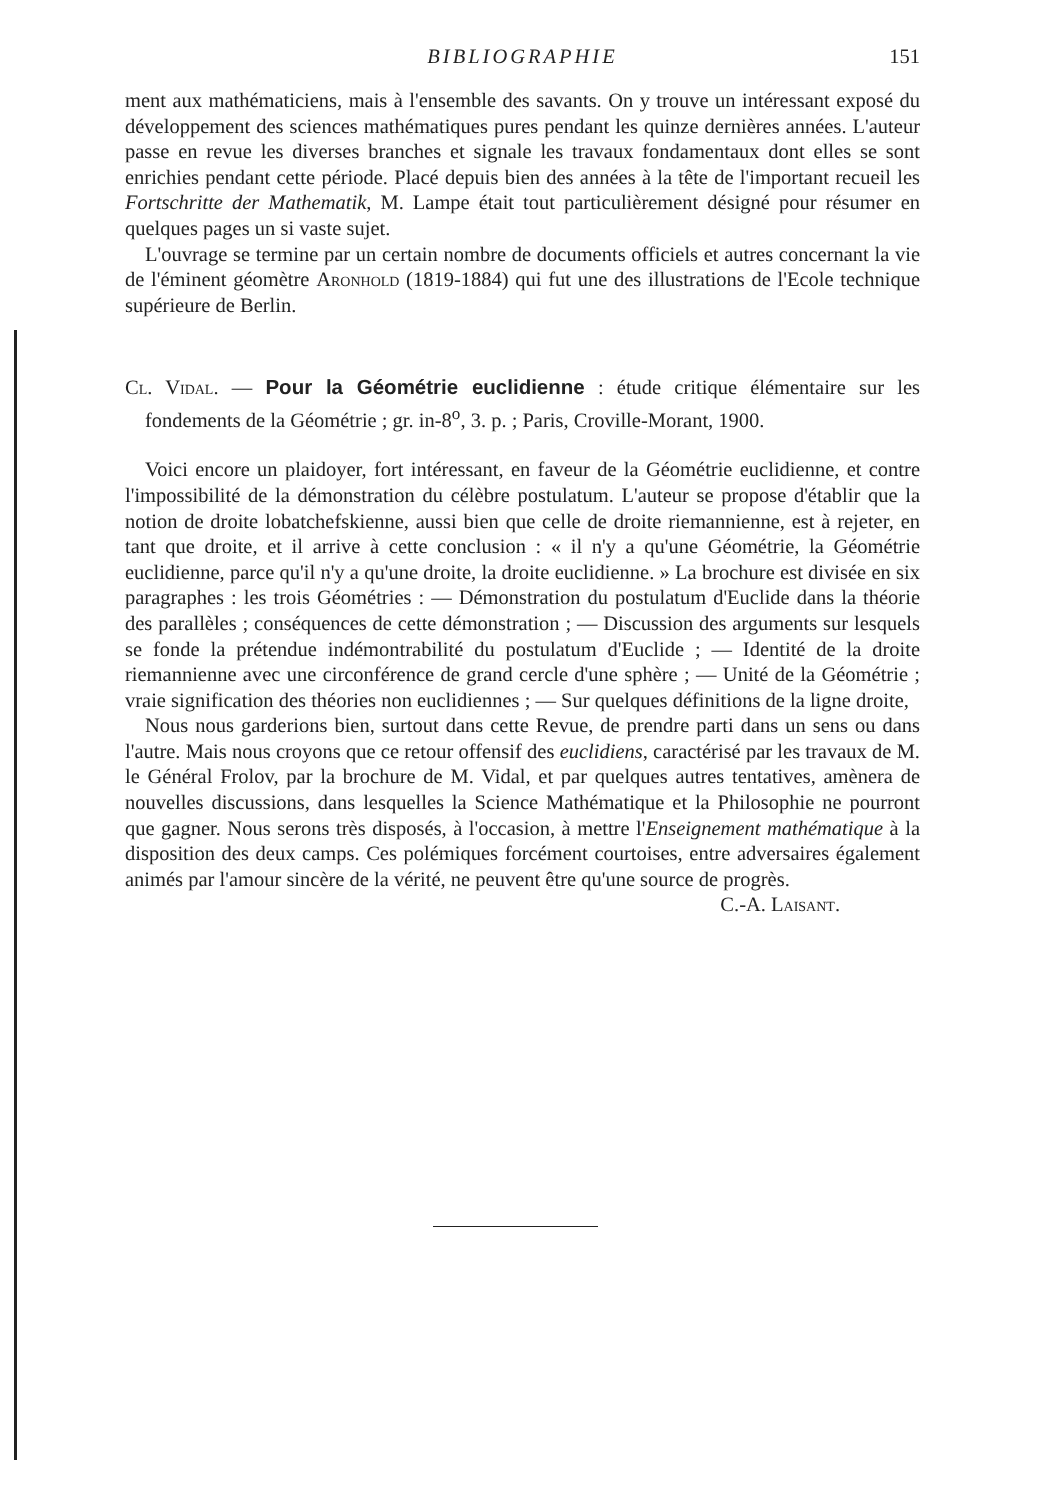BIBLIOGRAPHIE
151
ment aux mathématiciens, mais à l'ensemble des savants. On y trouve un intéressant exposé du développement des sciences mathématiques pures pendant les quinze dernières années. L'auteur passe en revue les diverses branches et signale les travaux fondamentaux dont elles se sont enrichies pendant cette période. Placé depuis bien des années à la tête de l'important recueil les Fortschritte der Mathematik, M. Lampe était tout particulièrement désigné pour résumer en quelques pages un si vaste sujet.
L'ouvrage se termine par un certain nombre de documents officiels et autres concernant la vie de l'éminent géomètre Aronhold (1819-1884) qui fut une des illustrations de l'Ecole technique supérieure de Berlin.
Cl. Vidal. — Pour la Géométrie euclidienne : étude critique élémentaire sur les fondements de la Géométrie ; gr. in-8<sup>o</sup>, 3. p. ; Paris, Croville-Morant, 1900.
Voici encore un plaidoyer, fort intéressant, en faveur de la Géométrie euclidienne, et contre l'impossibilité de la démonstration du célèbre postulatum. L'auteur se propose d'établir que la notion de droite lobatchefskienne, aussi bien que celle de droite riemannienne, est à rejeter, en tant que droite, et il arrive à cette conclusion : « il n'y a qu'une Géométrie, la Géométrie euclidienne, parce qu'il n'y a qu'une droite, la droite euclidienne. » La brochure est divisée en six paragraphes : les trois Géométries : — Démonstration du postulatum d'Euclide dans la théorie des parallèles ; conséquences de cette démonstration ; — Discussion des arguments sur lesquels se fonde la prétendue indémontrabilité du postulatum d'Euclide ; — Identité de la droite riemannienne avec une circonférence de grand cercle d'une sphère ; — Unité de la Géométrie ; vraie signification des théories non euclidiennes ; — Sur quelques définitions de la ligne droite,
Nous nous garderions bien, surtout dans cette Revue, de prendre parti dans un sens ou dans l'autre. Mais nous croyons que ce retour offensif des euclidiens, caractérisé par les travaux de M. le Général Frolov, par la brochure de M. Vidal, et par quelques autres tentatives, amènera de nouvelles discussions, dans lesquelles la Science Mathématique et la Philosophie ne pourront que gagner. Nous serons très disposés, à l'occasion, à mettre l'Enseignement mathématique à la disposition des deux camps. Ces polémiques forcément courtoises, entre adversaires également animés par l'amour sincère de la vérité, ne peuvent être qu'une source de progrès.
C.-A. Laisant.